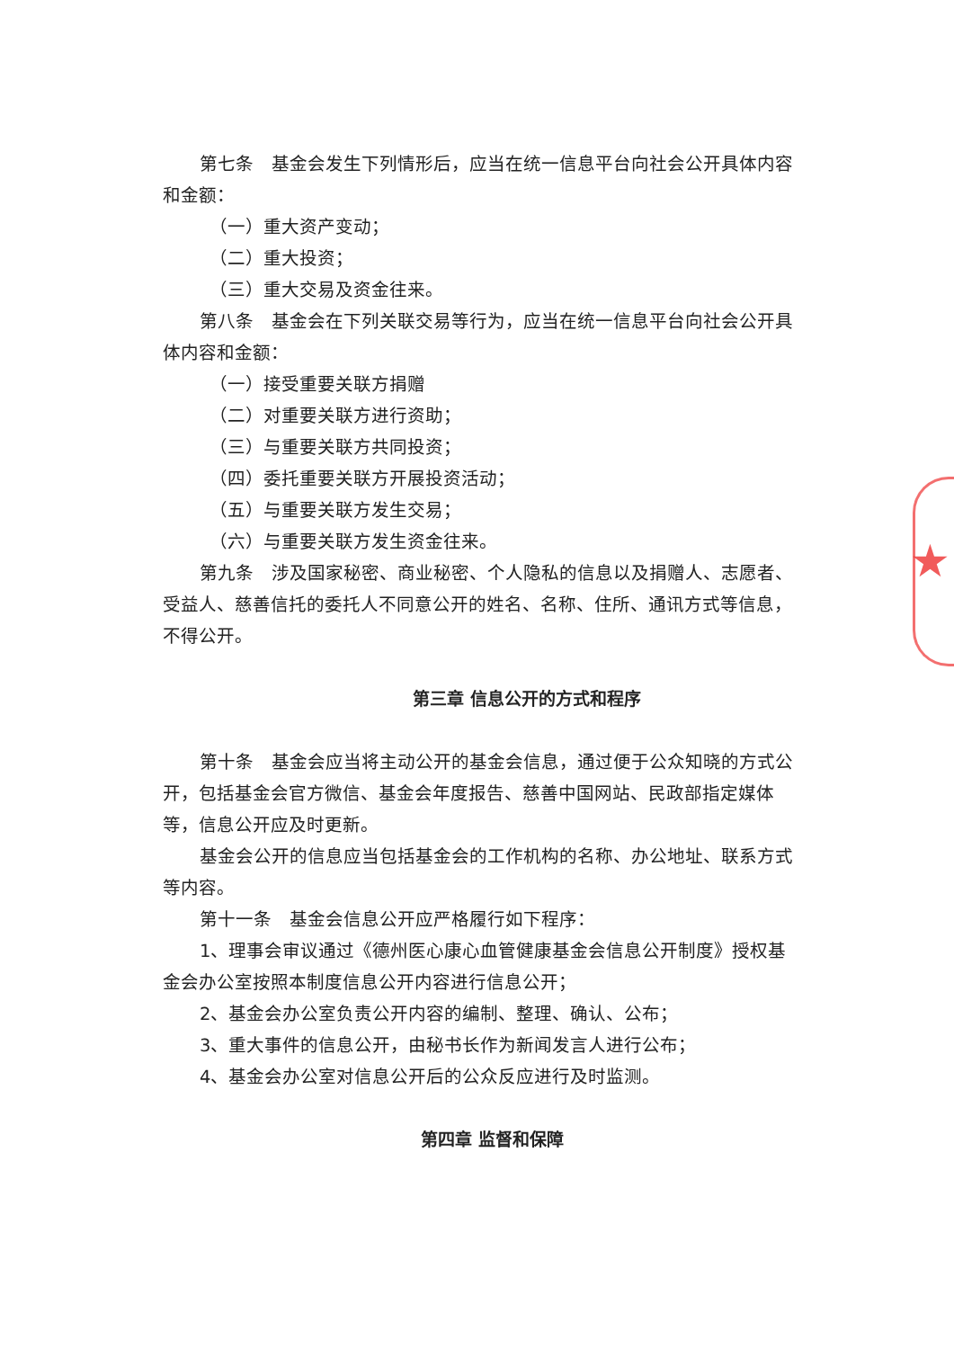★
第七条　基金会发生下列情形后，应当在统一信息平台向社会公开具体内容和金额：
（一）重大资产变动；
（二）重大投资；
（三）重大交易及资金往来。
第八条　基金会在下列关联交易等行为，应当在统一信息平台向社会公开具体内容和金额：
（一）接受重要关联方捐赠
（二）对重要关联方进行资助；
（三）与重要关联方共同投资；
（四）委托重要关联方开展投资活动；
（五）与重要关联方发生交易；
（六）与重要关联方发生资金往来。
第九条　涉及国家秘密、商业秘密、个人隐私的信息以及捐赠人、志愿者、受益人、慈善信托的委托人不同意公开的姓名、名称、住所、通讯方式等信息，不得公开。
第三章 信息公开的方式和程序
第十条　基金会应当将主动公开的基金会信息，通过便于公众知晓的方式公开，包括基金会官方微信、基金会年度报告、慈善中国网站、民政部指定媒体等，信息公开应及时更新。
基金会公开的信息应当包括基金会的工作机构的名称、办公地址、联系方式等内容。
第十一条　基金会信息公开应严格履行如下程序：
1、理事会审议通过《德州医心康心血管健康基金会信息公开制度》授权基金会办公室按照本制度信息公开内容进行信息公开；
2、基金会办公室负责公开内容的编制、整理、确认、公布；
3、重大事件的信息公开，由秘书长作为新闻发言人进行公布；
4、基金会办公室对信息公开后的公众反应进行及时监测。
第四章 监督和保障